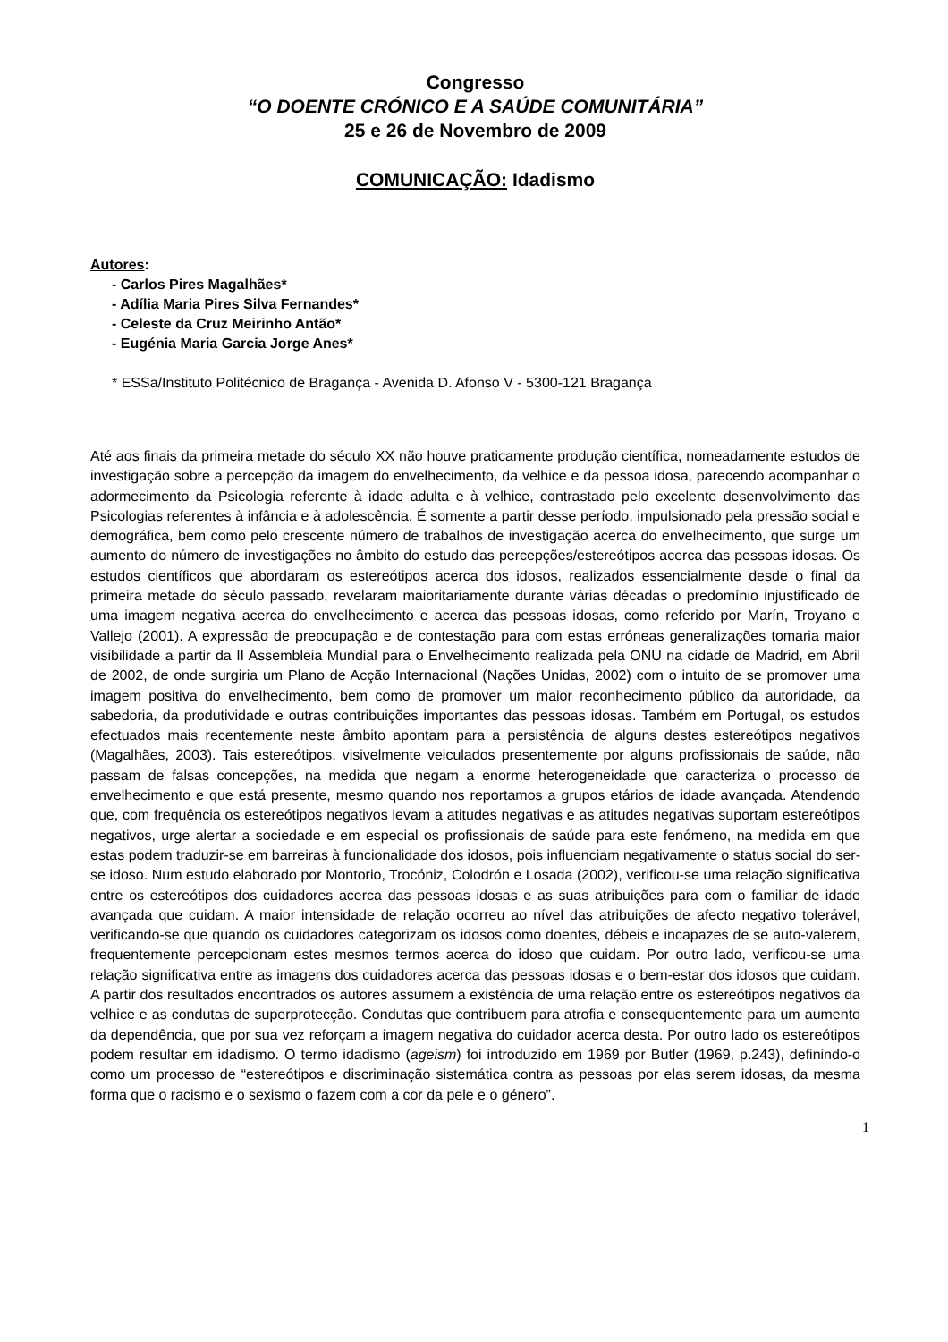Congresso
“O DOENTE CRÓNICO E A SAÚDE COMUNITÁRIA”
25 e 26 de Novembro de 2009
COMUNICAÇÃO: Idadismo
Autores:
- Carlos Pires Magalhães*
- Adília Maria Pires Silva Fernandes*
- Celeste da Cruz Meirinho Antão*
- Eugénia Maria Garcia Jorge Anes*
* ESSa/Instituto Politécnico de Bragança - Avenida D. Afonso V - 5300-121 Bragança
Até aos finais da primeira metade do século XX não houve praticamente produção científica, nomeadamente estudos de investigação sobre a percepção da imagem do envelhecimento, da velhice e da pessoa idosa, parecendo acompanhar o adormecimento da Psicologia referente à idade adulta e à velhice, contrastado pelo excelente desenvolvimento das Psicologias referentes à infância e à adolescência. É somente a partir desse período, impulsionado pela pressão social e demográfica, bem como pelo crescente número de trabalhos de investigação acerca do envelhecimento, que surge um aumento do número de investigações no âmbito do estudo das percepções/estereótipos acerca das pessoas idosas. Os estudos científicos que abordaram os estereótipos acerca dos idosos, realizados essencialmente desde o final da primeira metade do século passado, revelaram maioritariamente durante várias décadas o predomínio injustificado de uma imagem negativa acerca do envelhecimento e acerca das pessoas idosas, como referido por Marín, Troyano e Vallejo (2001). A expressão de preocupação e de contestação para com estas erróneas generalizações tomaria maior visibilidade a partir da II Assembleia Mundial para o Envelhecimento realizada pela ONU na cidade de Madrid, em Abril de 2002, de onde surgiria um Plano de Acção Internacional (Nações Unidas, 2002) com o intuito de se promover uma imagem positiva do envelhecimento, bem como de promover um maior reconhecimento público da autoridade, da sabedoria, da produtividade e outras contribuições importantes das pessoas idosas. Também em Portugal, os estudos efectuados mais recentemente neste âmbito apontam para a persistência de alguns destes estereótipos negativos (Magalhães, 2003). Tais estereótipos, visivelmente veiculados presentemente por alguns profissionais de saúde, não passam de falsas concepções, na medida que negam a enorme heterogeneidade que caracteriza o processo de envelhecimento e que está presente, mesmo quando nos reportamos a grupos etários de idade avançada. Atendendo que, com frequência os estereótipos negativos levam a atitudes negativas e as atitudes negativas suportam estereótipos negativos, urge alertar a sociedade e em especial os profissionais de saúde para este fenómeno, na medida em que estas podem traduzir-se em barreiras à funcionalidade dos idosos, pois influenciam negativamente o status social do ser-se idoso. Num estudo elaborado por Montorio, Trocóniz, Colodrón e Losada (2002), verificou-se uma relação significativa entre os estereótipos dos cuidadores acerca das pessoas idosas e as suas atribuições para com o familiar de idade avançada que cuidam. A maior intensidade de relação ocorreu ao nível das atribuições de afecto negativo tolerável, verificando-se que quando os cuidadores categorizam os idosos como doentes, débeis e incapazes de se auto-valerem, frequentemente percepcionam estes mesmos termos acerca do idoso que cuidam. Por outro lado, verificou-se uma relação significativa entre as imagens dos cuidadores acerca das pessoas idosas e o bem-estar dos idosos que cuidam. A partir dos resultados encontrados os autores assumem a existência de uma relação entre os estereótipos negativos da velhice e as condutas de superprotecção. Condutas que contribuem para atrofia e consequentemente para um aumento da dependência, que por sua vez reforçam a imagem negativa do cuidador acerca desta. Por outro lado os estereótipos podem resultar em idadismo. O termo idadismo (ageism) foi introduzido em 1969 por Butler (1969, p.243), definindo-o como um processo de “estereótipos e discriminação sistemática contra as pessoas por elas serem idosas, da mesma forma que o racismo e o sexismo o fazem com a cor da pele e o género”.
1